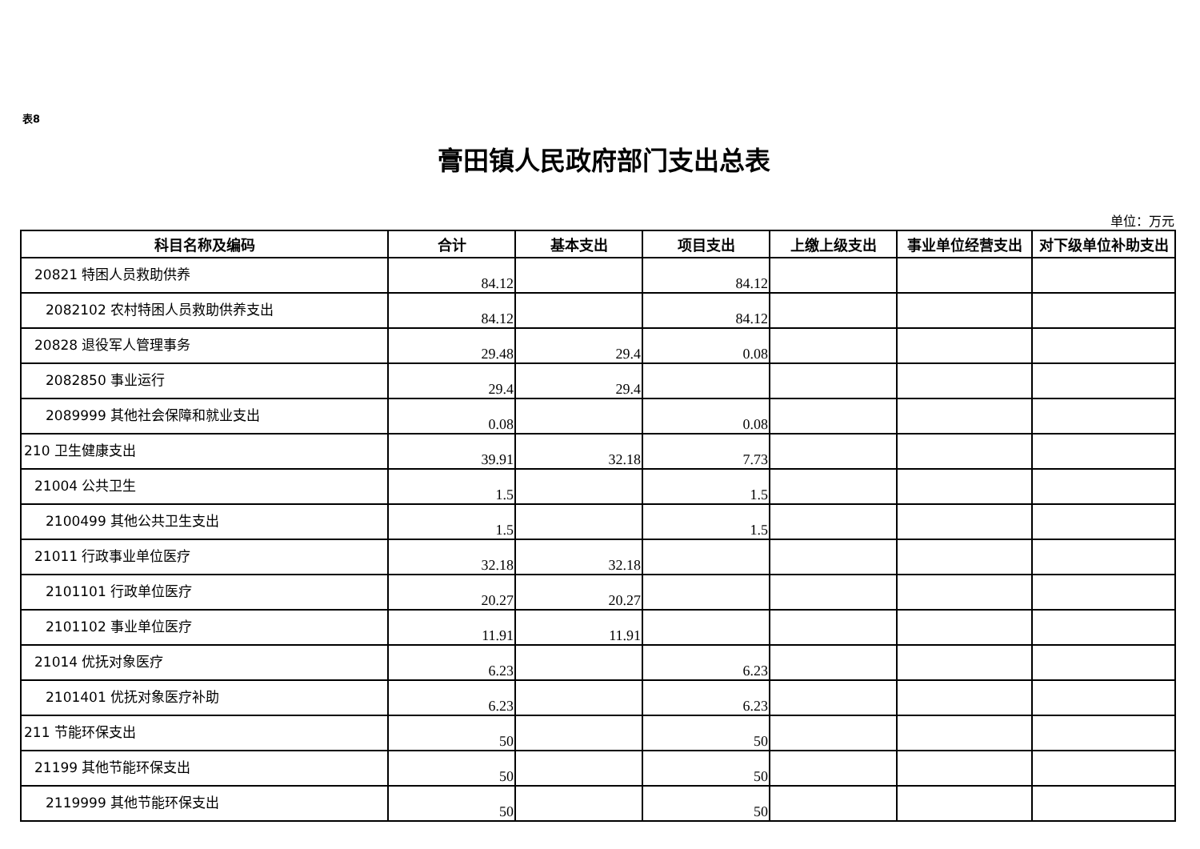表8
膏田镇人民政府部门支出总表
单位：万元
| 科目名称及编码 | 合计 | 基本支出 | 项目支出 | 上缴上级支出 | 事业单位经营支出 | 对下级单位补助支出 |
| --- | --- | --- | --- | --- | --- | --- |
| 20821 特困人员救助供养 | 84.12 | | 84.12 | | | |
| 2082102 农村特困人员救助供养支出 | 84.12 | | 84.12 | | | |
| 20828 退役军人管理事务 | 29.48 | 29.4 | 0.08 | | | |
| 2082850 事业运行 | 29.4 | 29.4 | | | | |
| 2089999 其他社会保障和就业支出 | 0.08 | | 0.08 | | | |
| 210 卫生健康支出 | 39.91 | 32.18 | 7.73 | | | |
| 21004 公共卫生 | 1.5 | | 1.5 | | | |
| 2100499 其他公共卫生支出 | 1.5 | | 1.5 | | | |
| 21011 行政事业单位医疗 | 32.18 | 32.18 | | | | |
| 2101101 行政单位医疗 | 20.27 | 20.27 | | | | |
| 2101102 事业单位医疗 | 11.91 | 11.91 | | | | |
| 21014 优抚对象医疗 | 6.23 | | 6.23 | | | |
| 2101401 优抚对象医疗补助 | 6.23 | | 6.23 | | | |
| 211 节能环保支出 | 50 | | 50 | | | |
| 21199 其他节能环保支出 | 50 | | 50 | | | |
| 2119999 其他节能环保支出 | 50 | | 50 | | | |